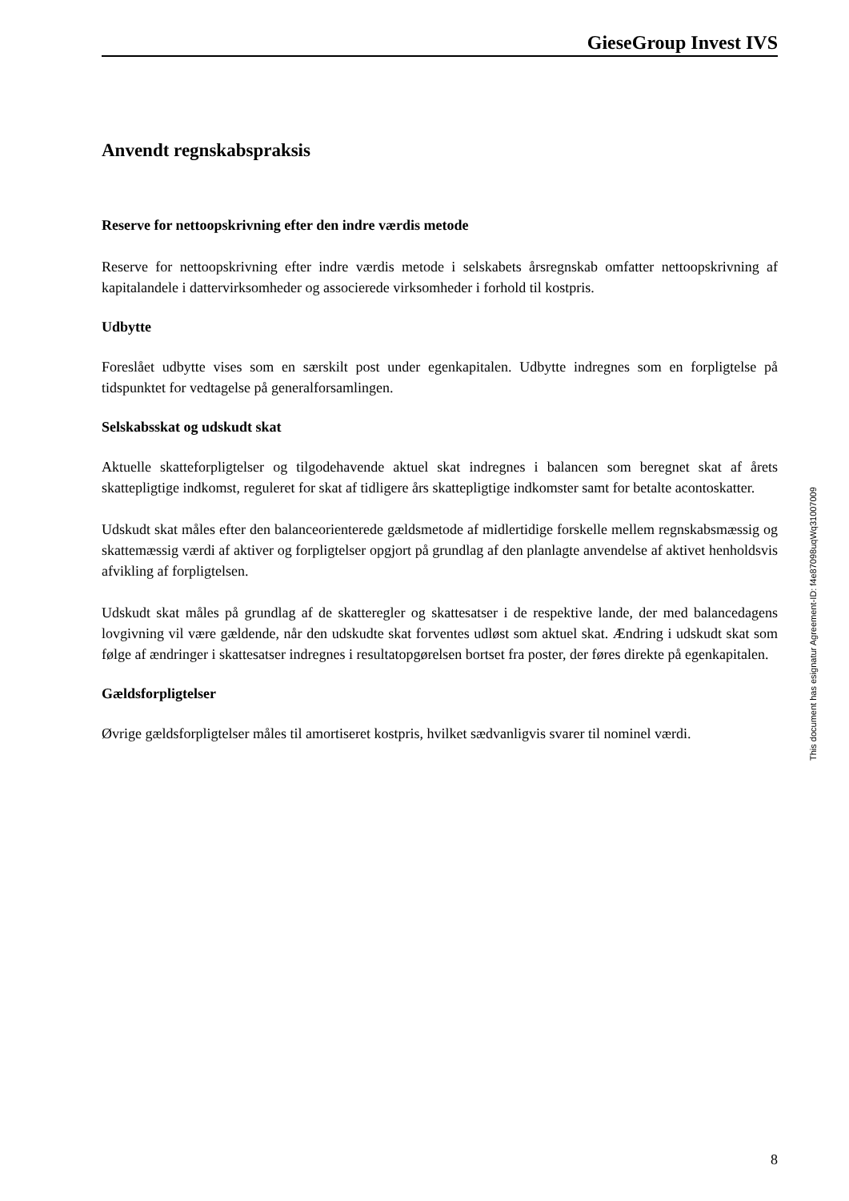GieseGroup Invest IVS
Anvendt regnskabspraksis
Reserve for nettoopskrivning efter den indre værdis metode
Reserve for nettoopskrivning efter indre værdis metode i selskabets årsregnskab omfatter nettoopskrivning af kapitalandele i dattervirksomheder og associerede virksomheder i forhold til kostpris.
Udbytte
Foreslået udbytte vises som en særskilt post under egenkapitalen. Udbytte indregnes som en forpligtelse på tidspunktet for vedtagelse på generalforsamlingen.
Selskabsskat og udskudt skat
Aktuelle skatteforpligtelser og tilgodehavende aktuel skat indregnes i balancen som beregnet skat af årets skattepligtige indkomst, reguleret for skat af tidligere års skattepligtige indkomster samt for betalte acontoskatter.
Udskudt skat måles efter den balanceorienterede gældsmetode af midlertidige forskelle mellem regnskabsmæssig og skattemæssig værdi af aktiver og forpligtelser opgjort på grundlag af den planlagte anvendelse af aktivet henholdsvis afvikling af forpligtelsen.
Udskudt skat måles på grundlag af de skatteregler og skattesatser i de respektive lande, der med balancedagens lovgivning vil være gældende, når den udskudte skat forventes udløst som aktuel skat. Ændring i udskudt skat som følge af ændringer i skattesatser indregnes i resultatopgørelsen bortset fra poster, der føres direkte på egenkapitalen.
Gældsforpligtelser
Øvrige gældsforpligtelser måles til amortiseret kostpris, hvilket sædvanligvis svarer til nominel værdi.
This document has esignatur Agreement-ID: f4e87098uqWq31007009
8